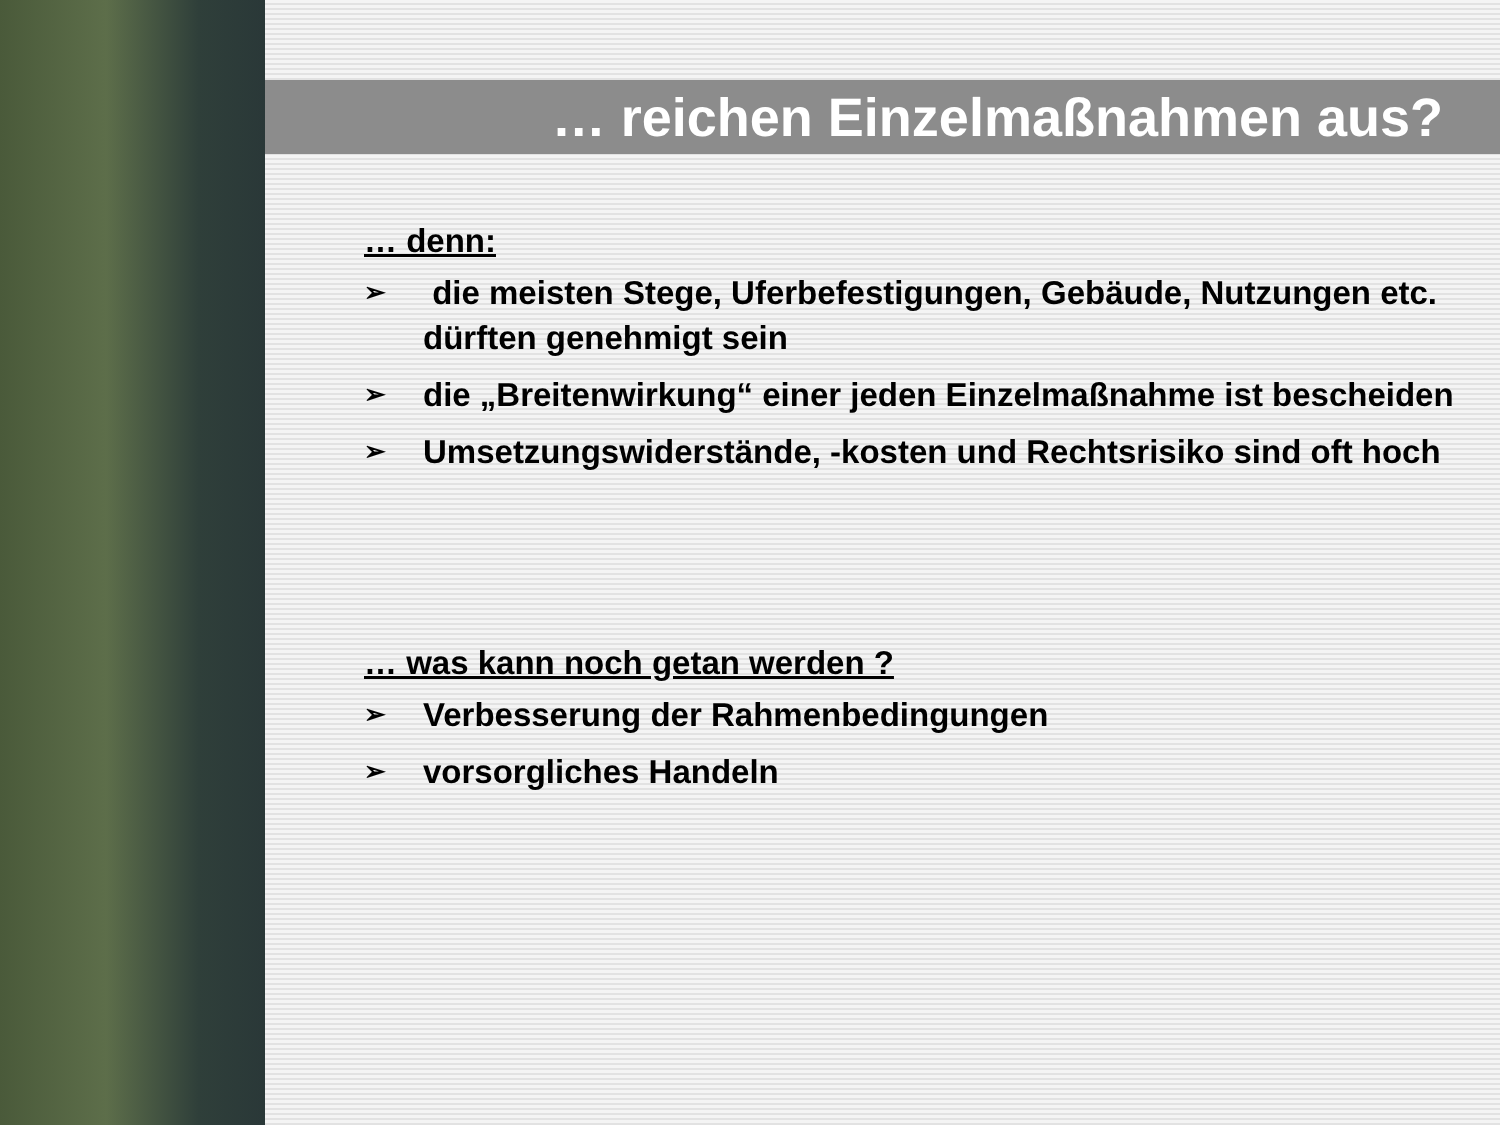… reichen Einzelmaßnahmen aus?
… denn:
➢ die meisten Stege, Uferbefestigungen, Gebäude, Nutzungen etc. dürften genehmigt sein
➢ die „Breitenwirkung“ einer jeden Einzelmaßnahme ist bescheiden
➢ Umsetzungswiderstände, -kosten und Rechtsrisiko sind oft hoch
… was kann noch getan werden ?
➢ Verbesserung der Rahmenbedingungen
➢ vorsorgliches Handeln